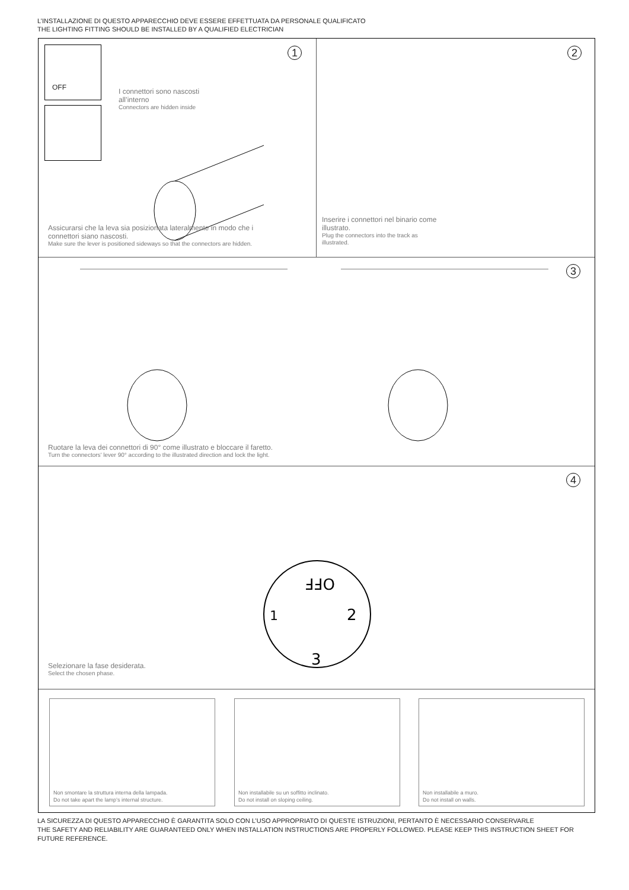L’INSTALLAZIONE DI QUESTO APPARECCHIO DEVE ESSERE EFFETTUATA DA PERSONALE QUALIFICATO
THE LIGHTING FITTING SHOULD BE INSTALLED BY A QUALIFIED ELECTRICIAN
OFF 1
I connettori sono nascosti
all’interno
Connectors are hidden inside
Assicurarsi che la leva sia posizionata lateralmente in modo che i
connettori siano nascosti.
Make sure the lever is positioned sideways so that the connectors are hidden.
2
Inserire i connettori nel binario come
illustrato.
Plug the connectors into the track as
illustrated.
3
Ruotare la leva dei connettori di 90° come illustrato e bloccare il faretto.
Turn the connectors' lever 90° according to the illustrated direction and lock the light.
4
OFF
1
2
3
Selezionare la fase desiderata.
Select the chosen phase.
Non smontare la struttura interna della lampada.
Do not take apart the lamp’s internal structure.
Non installabile su un soffitto inclinato.
Do not install on sloping ceiling.
Non installabile a muro.
Do not install on walls.
LA SICUREZZA DI QUESTO APPARECCHIO È GARANTITA SOLO CON L’USO APPROPRIATO DI QUESTE ISTRUZIONI, PERTANTO È NECESSARIO CONSERVARLE
THE SAFETY AND RELIABILITY ARE GUARANTEED ONLY WHEN INSTALLATION INSTRUCTIONS ARE PROPERLY FOLLOWED. PLEASE KEEP THIS INSTRUCTION SHEET FOR FUTURE REFERENCE.